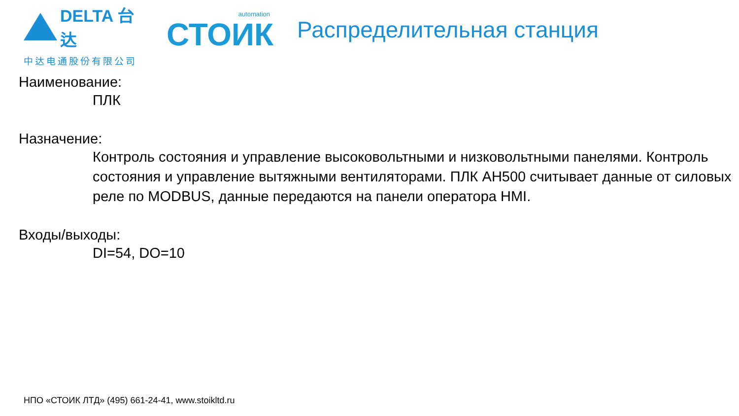DELTA 台达
中达电通股份有限公司
automation
СТОИК
Распределительная станция
Наименование:
ПЛК
Назначение:
Контроль состояния и управление высоковольтными и низковольтными панелями. Контроль состояния и управление вытяжными вентиляторами. ПЛК AH500 считывает данные от силовых реле по MODBUS, данные передаются на панели оператора HMI.
Входы/выходы:
DI=54, DO=10
НПО «СТОИК ЛТД» (495) 661-24-41, www.stoikltd.ru